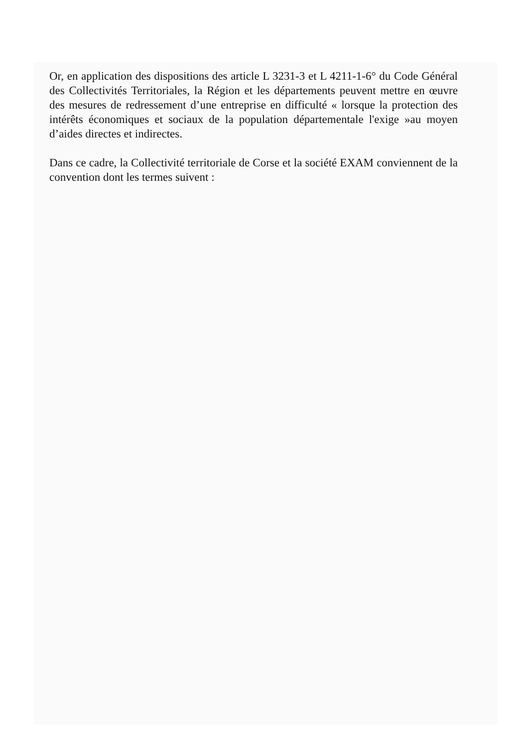Or, en application des dispositions des article L 3231-3 et L 4211-1-6° du Code Général des Collectivités Territoriales, la Région et les départements peuvent mettre en œuvre des mesures de redressement d’une entreprise en difficulté « lorsque la protection des intérêts économiques et sociaux de la population départementale l'exige »au moyen d’aides directes et indirectes.
Dans ce cadre, la Collectivité territoriale de Corse et la société EXAM conviennent de la convention dont les termes suivent :